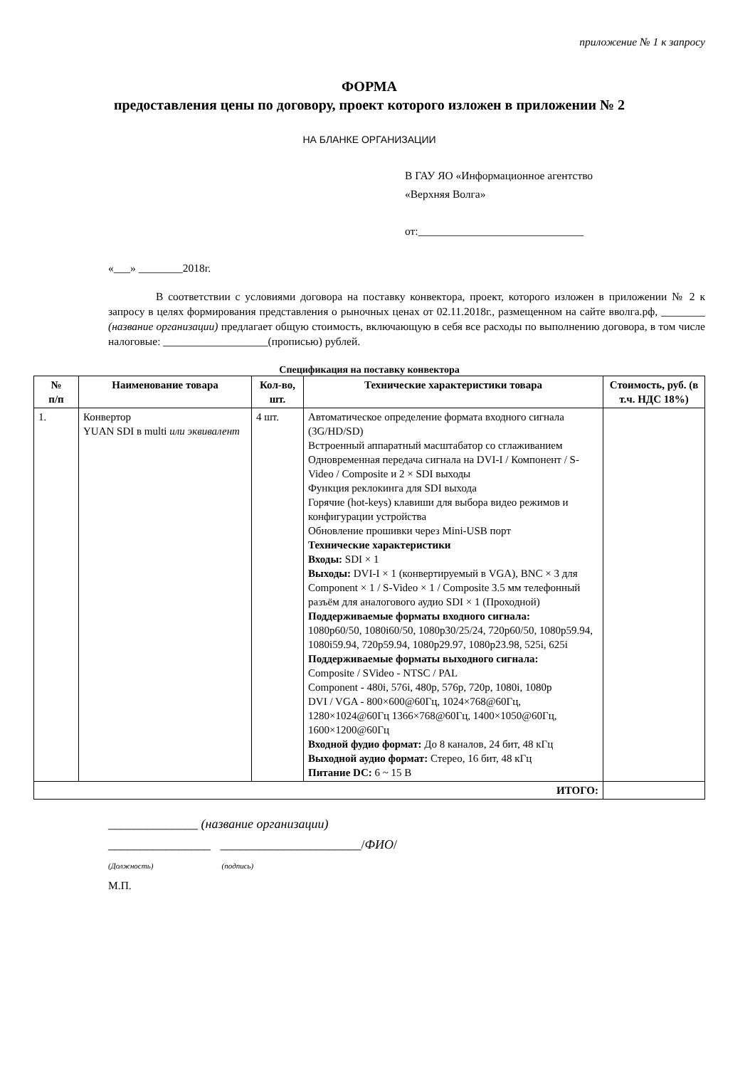приложение № 1 к запросу
ФОРМА
предоставления цены по договору, проект которого изложен в приложении № 2
НА БЛАНКЕ ОРГАНИЗАЦИИ
В ГАУ ЯО «Информационное агентство
«Верхняя Волга»
от:______________________________
«___» ________2018г.
В соответствии с условиями договора на поставку конвектора, проект, которого изложен в приложении № 2 к запросу в целях формирования представления о рыночных ценах от 02.11.2018г., размещенном на сайте вволга.рф, ________ (название организации) предлагает общую стоимость, включающую в себя все расходы по выполнению договора, в том числе налоговые: ___________________(прописью) рублей.
Спецификация на поставку конвектора
| № п/п | Наименование товара | Кол-во, шт. | Технические характеристики товара | Стоимость, руб. (в т.ч. НДС 18%) |
| --- | --- | --- | --- | --- |
| 1. | Конвертор YUAN SDI в multi или эквивалент | 4 шт. | Автоматическое определение формата входного сигнала (3G/HD/SD) Встроенный аппаратный масштабатор со сглаживанием Одновременная передача сигнала на DVI-I / Компонент / S-Video / Composite и 2 × SDI выходы Функция реклокинга для SDI выхода Горячие (hot-keys) клавиши для выбора видео режимов и конфигурации устройства Обновление прошивки через Mini-USB порт Технические характеристики Входы: SDI × 1 Выходы: DVI-I × 1 (конвертируемый в VGA), BNC × 3 для Component × 1 / S-Video × 1 / Composite 3.5 мм телефонный разъём для аналогового аудио SDI × 1 (Проходной) Поддерживаемые форматы входного сигнала: 1080p60/50, 1080i60/50, 1080p30/25/24, 720p60/50, 1080p59.94, 1080i59.94, 720p59.94, 1080p29.97, 1080p23.98, 525i, 625i Поддерживаемые форматы выходного сигнала: Composite / SVideo - NTSC / PAL Component - 480i, 576i, 480p, 576p, 720p, 1080i, 1080p DVI / VGA - 800×600@60Гц, 1024×768@60Гц, 1280×1024@60Гц 1366×768@60Гц, 1400×1050@60Гц, 1600×1200@60Гц Входной фудио формат: До 8 каналов, 24 бит, 48 кГц Выходной аудио формат: Стерео, 16 бит, 48 кГц Питание DC: 6 ~ 15 В | |
| ИТОГО: | | | | |
______________ (название организации)
________________ ______________________/ФИО/
(Должность) (подпись)
М.П.